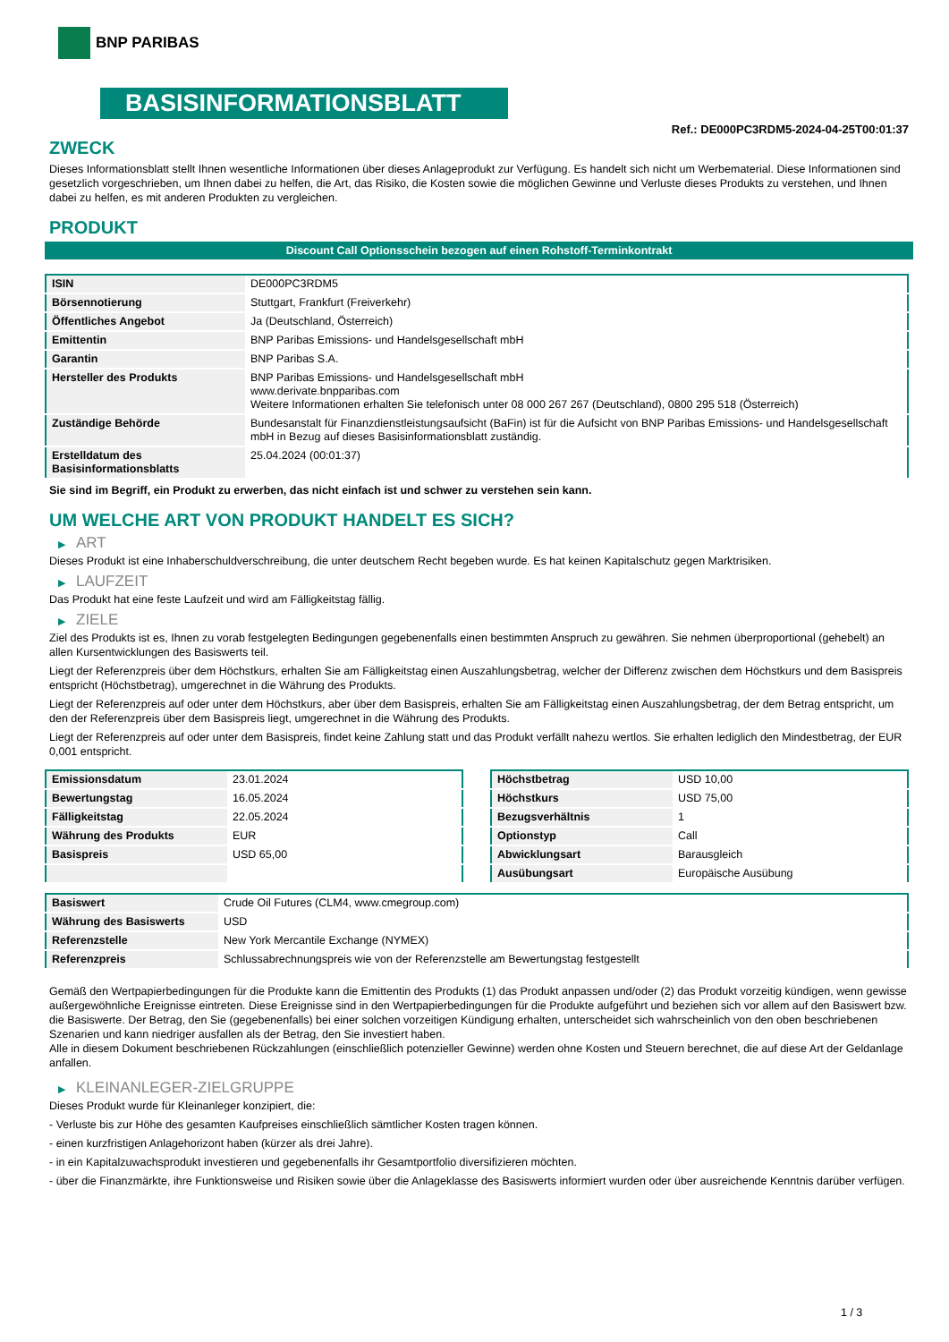BNP PARIBAS
BASISINFORMATIONSBLATT
Ref.: DE000PC3RDM5-2024-04-25T00:01:37
ZWECK
Dieses Informationsblatt stellt Ihnen wesentliche Informationen über dieses Anlageprodukt zur Verfügung. Es handelt sich nicht um Werbematerial. Diese Informationen sind gesetzlich vorgeschrieben, um Ihnen dabei zu helfen, die Art, das Risiko, die Kosten sowie die möglichen Gewinne und Verluste dieses Produkts zu verstehen, und Ihnen dabei zu helfen, es mit anderen Produkten zu vergleichen.
PRODUKT
Discount Call Optionsschein bezogen auf einen Rohstoff-Terminkontrakt
| ISIN | DE000PC3RDM5 |
| Börsennotierung | Stuttgart, Frankfurt (Freiverkehr) |
| Öffentliches Angebot | Ja (Deutschland, Österreich) |
| Emittentin | BNP Paribas Emissions- und Handelsgesellschaft mbH |
| Garantin | BNP Paribas S.A. |
| Hersteller des Produkts | BNP Paribas Emissions- und Handelsgesellschaft mbH www.derivate.bnpparibas.com Weitere Informationen erhalten Sie telefonisch unter 08 000 267 267 (Deutschland), 0800 295 518 (Österreich) |
| Zuständige Behörde | Bundesanstalt für Finanzdienstleistungsaufsicht (BaFin) ist für die Aufsicht von BNP Paribas Emissions- und Handelsgesellschaft mbH in Bezug auf dieses Basisinformationsblatt zuständig. |
| Erstelldatum des Basisinformationsblatts | 25.04.2024 (00:01:37) |
Sie sind im Begriff, ein Produkt zu erwerben, das nicht einfach ist und schwer zu verstehen sein kann.
UM WELCHE ART VON PRODUKT HANDELT ES SICH?
▶ ART
Dieses Produkt ist eine Inhaberschuldverschreibung, die unter deutschem Recht begeben wurde. Es hat keinen Kapitalschutz gegen Marktrisiken.
▶ LAUFZEIT
Das Produkt hat eine feste Laufzeit und wird am Fälligkeitstag fällig.
▶ ZIELE
Ziel des Produkts ist es, Ihnen zu vorab festgelegten Bedingungen gegebenenfalls einen bestimmten Anspruch zu gewähren. Sie nehmen überproportional (gehebelt) an allen Kursentwicklungen des Basiswerts teil.
Liegt der Referenzpreis über dem Höchstkurs, erhalten Sie am Fälligkeitstag einen Auszahlungsbetrag, welcher der Differenz zwischen dem Höchstkurs und dem Basispreis entspricht (Höchstbetrag), umgerechnet in die Währung des Produkts.
Liegt der Referenzpreis auf oder unter dem Höchstkurs, aber über dem Basispreis, erhalten Sie am Fälligkeitstag einen Auszahlungsbetrag, der dem Betrag entspricht, um den der Referenzpreis über dem Basispreis liegt, umgerechnet in die Währung des Produkts.
Liegt der Referenzpreis auf oder unter dem Basispreis, findet keine Zahlung statt und das Produkt verfällt nahezu wertlos. Sie erhalten lediglich den Mindestbetrag, der EUR 0,001 entspricht.
| Emissionsdatum | 23.01.2024 |
| Bewertungstag | 16.05.2024 |
| Fälligkeitstag | 22.05.2024 |
| Währung des Produkts | EUR |
| Basispreis | USD 65,00 |
| Höchstbetrag | USD 10,00 |
| Höchstkurs | USD 75,00 |
| Bezugsverhältnis | 1 |
| Optionstyp | Call |
| Abwicklungsart | Barausgleich |
| Ausübungsart | Europäische Ausübung |
| Basiswert | Crude Oil Futures (CLM4, www.cmegroup.com) |
| Währung des Basiswerts | USD |
| Referenzstelle | New York Mercantile Exchange (NYMEX) |
| Referenzpreis | Schlussabrechnungspreis wie von der Referenzstelle am Bewertungstag festgestellt |
Gemäß den Wertpapierbedingungen für die Produkte kann die Emittentin des Produkts (1) das Produkt anpassen und/oder (2) das Produkt vorzeitig kündigen, wenn gewisse außergewöhnliche Ereignisse eintreten. Diese Ereignisse sind in den Wertpapierbedingungen für die Produkte aufgeführt und beziehen sich vor allem auf den Basiswert bzw. die Basiswerte. Der Betrag, den Sie (gegebenenfalls) bei einer solchen vorzeitigen Kündigung erhalten, unterscheidet sich wahrscheinlich von den oben beschriebenen Szenarien und kann niedriger ausfallen als der Betrag, den Sie investiert haben.
Alle in diesem Dokument beschriebenen Rückzahlungen (einschließlich potenzieller Gewinne) werden ohne Kosten und Steuern berechnet, die auf diese Art der Geldanlage anfallen.
▶ KLEINANLEGER-ZIELGRUPPE
Dieses Produkt wurde für Kleinanleger konzipiert, die:
- Verluste bis zur Höhe des gesamten Kaufpreises einschließlich sämtlicher Kosten tragen können.
- einen kurzfristigen Anlagehorizont haben (kürzer als drei Jahre).
- in ein Kapitalzuwachsprodukt investieren und gegebenenfalls ihr Gesamtportfolio diversifizieren möchten.
- über die Finanzmärkte, ihre Funktionsweise und Risiken sowie über die Anlageklasse des Basiswerts informiert wurden oder über ausreichende Kenntnis darüber verfügen.
1 / 3